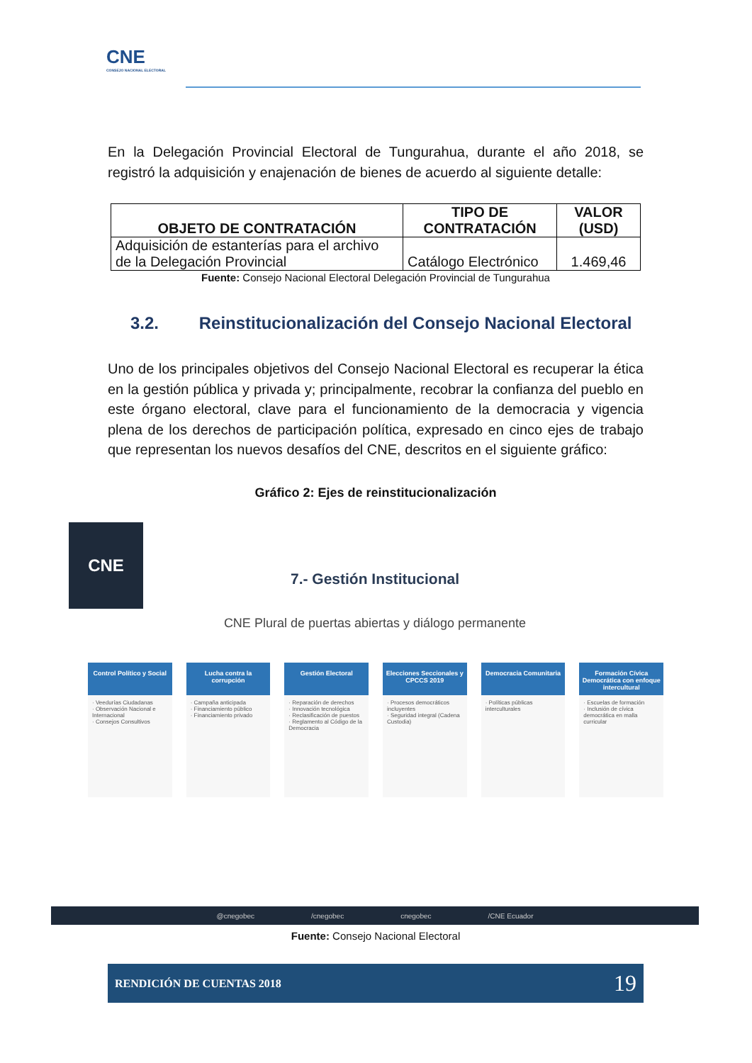CNE
CONSEJO NACIONAL ELECTORAL
En la Delegación Provincial Electoral de Tungurahua, durante el año 2018, se registró la adquisición y enajenación de bienes de acuerdo al siguiente detalle:
| OBJETO DE CONTRATACIÓN | TIPO DE CONTRATACIÓN | VALOR (USD) |
| --- | --- | --- |
| Adquisición de estanterías para el archivo de la Delegación Provincial | Catálogo Electrónico | 1.469,46 |
Fuente: Consejo Nacional Electoral Delegación Provincial de Tungurahua
3.2. Reinstitucionalización del Consejo Nacional Electoral
Uno de los principales objetivos del Consejo Nacional Electoral es recuperar la ética en la gestión pública y privada y; principalmente, recobrar la confianza del pueblo en este órgano electoral, clave para el funcionamiento de la democracia y vigencia plena de los derechos de participación política, expresado en cinco ejes de trabajo que representan los nuevos desafíos del CNE, descritos en el siguiente gráfico:
Gráfico 2: Ejes de reinstitucionalización
CNE
7.- Gestión Institucional
CNE Plural de puertas abiertas y diálogo permanente
Control Político y Social
· Veedurías Ciudadanas
· Observación Nacional e Internacional
· Consejos Consultivos
Lucha contra la corrupción
· Campaña anticipada
· Financiamiento público
· Financiamiento privado
Gestión Electoral
· Reparación de derechos
· Innovación tecnológica
· Reclasificación de puestos
· Reglamento al Código de la Democracia
Elecciones Seccionales y CPCCS 2019
· Procesos democráticos incluyentes
· Seguridad integral (Cadena Custodia)
Democracia Comunitaria
· Políticas públicas interculturales
Formación Cívica Democrática con enfoque intercultural
· Escuelas de formación
· Inclusión de cívica democrática en malla curricular
@cnegobec /cnegobec cnegobec /CNE Ecuador
Fuente: Consejo Nacional Electoral
RENDICIÓN DE CUENTAS 2018 19